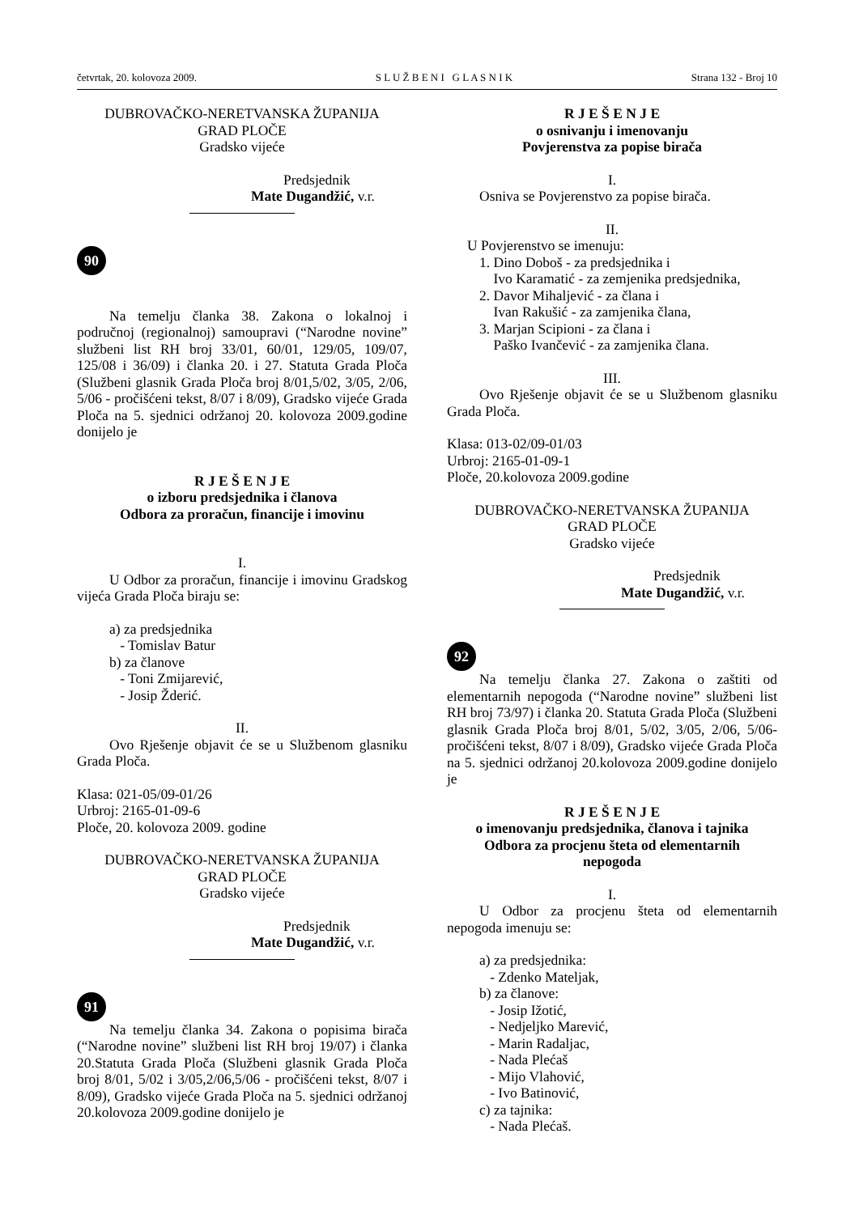četvrtak, 20. kolovoza 2009. S L U Ž B E N I G L A S N I K Strana 132 - Broj 10
DUBROVAČKO-NERETVANSKA ŽUPANIJA
GRAD PLOČE
Gradsko vijeće
Predsjednik
Mate Dugandžić, v.r.
90
Na temelju članka 38. Zakona o lokalnoj i područnoj (regionalnoj) samoupravi (“Narodne novine” službeni list RH broj 33/01, 60/01, 129/05, 109/07, 125/08 i 36/09) i članka 20. i 27. Statuta Grada Ploča (Službeni glasnik Grada Ploča broj 8/01,5/02, 3/05, 2/06, 5/06 - pročišćeni tekst, 8/07 i 8/09), Gradsko vijeće Grada Ploča na 5. sjednici održanoj 20. kolovoza 2009.godine donijelo je
R J E Š E N J E
o izboru predsjednika i članova
Odbora za proračun, financije i imovinu
I.
U Odbor za proračun, financije i imovinu Gradskog vijeća Grada Ploča biraju se:
a) za predsjednika
- Tomislav Batur
b) za članove
- Toni Zmijarević,
- Josip Žderić.
II.
Ovo Rješenje objavit će se u Službenom glasniku Grada Ploča.
Klasa: 021-05/09-01/26
Urbroj: 2165-01-09-6
Ploče, 20. kolovoza 2009. godine
DUBROVAČKO-NERETVANSKA ŽUPANIJA
GRAD PLOČE
Gradsko vijeće
Predsjednik
Mate Dugandžić, v.r.
91
Na temelju članka 34. Zakona o popisima birača (“Narodne novine” službeni list RH broj 19/07) i članka 20.Statuta Grada Ploča (Službeni glasnik Grada Ploča broj 8/01, 5/02 i 3/05,2/06,5/06 - pročišćeni tekst, 8/07 i 8/09), Gradsko vijeće Grada Ploča na 5. sjednici održanoj 20.kolovoza 2009.godine donijelo je
R J E Š E N J E
o osnivanju i imenovanju
Povjerenstva za popise birača
I.
Osniva se Povjerenstvo za popise birača.
II.
U Povjerenstvo se imenuju:
1. Dino Doboš - za predsjednika i
Ivo Karamatić - za zemjenika predsjednika,
2. Davor Mihaljević - za člana i
Ivan Rakušić - za zamjenika člana,
3. Marjan Scipioni - za člana i
Paško Ivančević - za zamjenika člana.
III.
Ovo Rješenje objavit će se u Službenom glasniku Grada Ploča.
Klasa: 013-02/09-01/03
Urbroj: 2165-01-09-1
Ploče, 20.kolovoza 2009.godine
DUBROVAČKO-NERETVANSKA ŽUPANIJA
GRAD PLOČE
Gradsko vijeće
Predsjednik
Mate Dugandžić, v.r.
92
Na temelju članka 27. Zakona o zaštiti od elementarnih nepogoda (“Narodne novine” službeni list RH broj 73/97) i članka 20. Statuta Grada Ploča (Službeni glasnik Grada Ploča broj 8/01, 5/02, 3/05, 2/06, 5/06- pročišćeni tekst, 8/07 i 8/09), Gradsko vijeće Grada Ploča na 5. sjednici održanoj 20.kolovoza 2009.godine donijelo je
R J E Š E N J E
o imenovanju predsjednika, članova i tajnika
Odbora za procjenu šteta od elementarnih
nepogoda
I.
U Odbor za procjenu šteta od elementarnih nepogoda imenuju se:
a) za predsjednika:
- Zdenko Mateljak,
b) za članove:
- Josip Ižotić,
- Nedjeljko Marević,
- Marin Radaljac,
- Nada Plećaš
- Mijo Vlahović,
- Ivo Batinović,
c) za tajnika:
- Nada Plećaš.